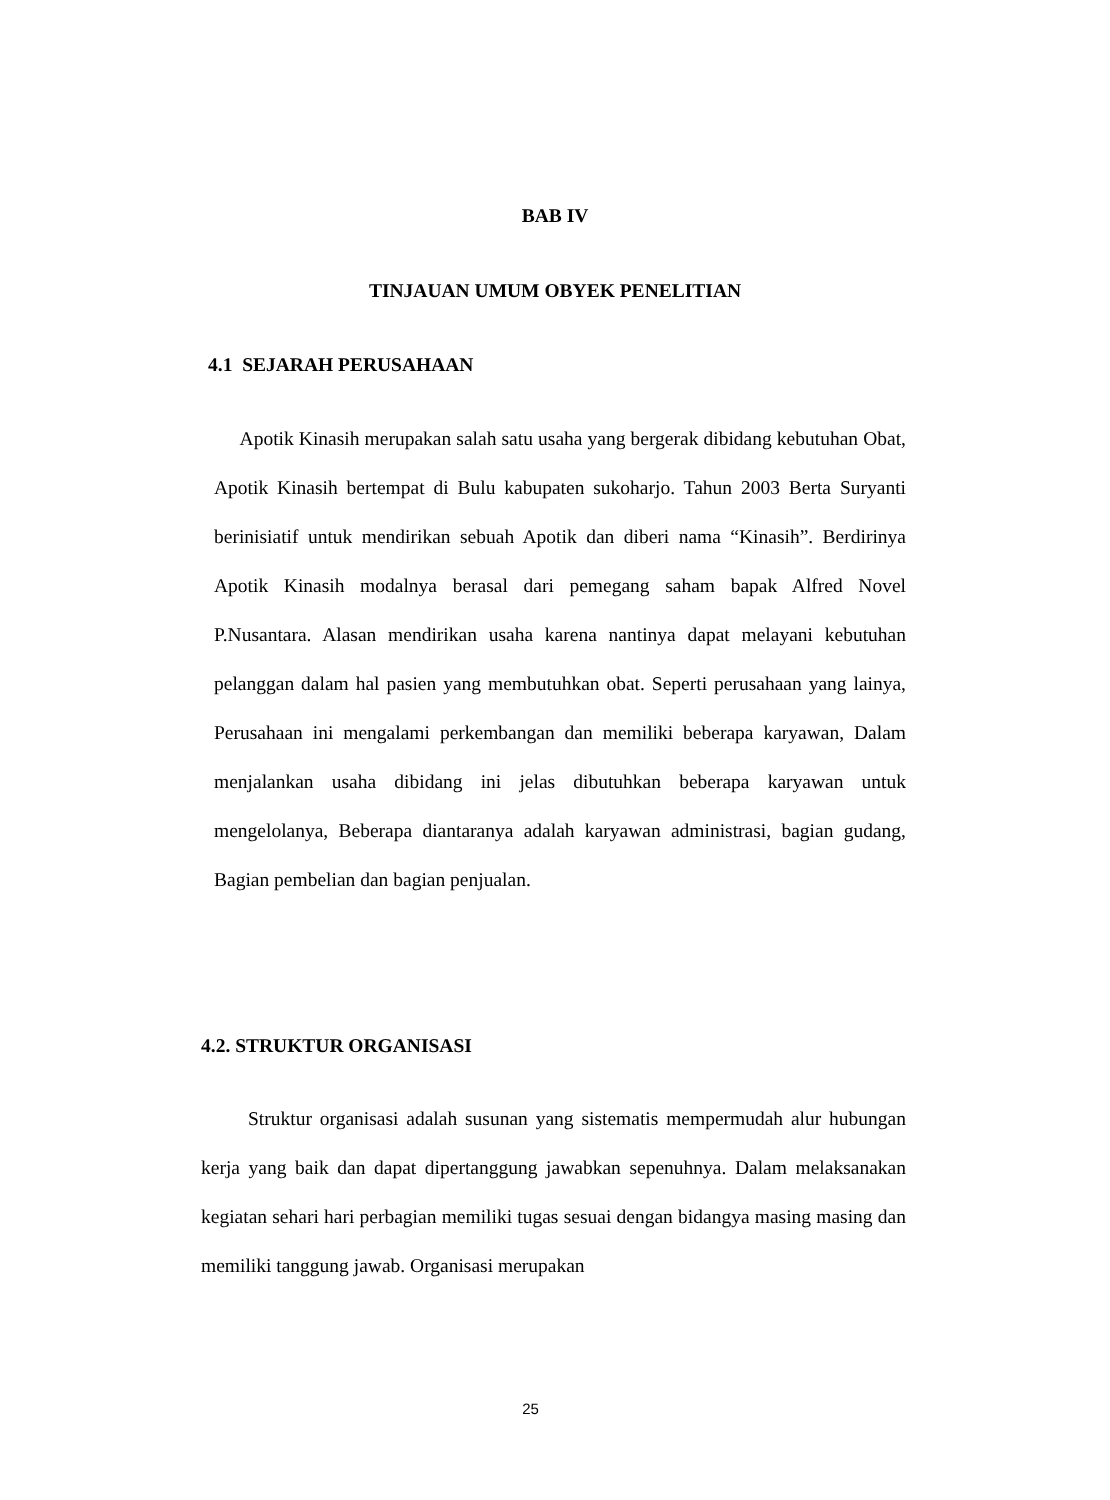BAB IV
TINJAUAN UMUM OBYEK PENELITIAN
4.1 SEJARAH PERUSAHAAN
Apotik Kinasih merupakan salah satu usaha yang bergerak dibidang kebutuhan Obat, Apotik Kinasih bertempat di Bulu kabupaten sukoharjo. Tahun 2003 Berta Suryanti berinisiatif untuk mendirikan sebuah Apotik dan diberi nama “Kinasih”. Berdirinya Apotik Kinasih modalnya berasal dari pemegang saham bapak Alfred Novel P.Nusantara. Alasan mendirikan usaha karena nantinya dapat melayani kebutuhan pelanggan dalam hal pasien yang membutuhkan obat. Seperti perusahaan yang lainya, Perusahaan ini mengalami perkembangan dan memiliki beberapa karyawan, Dalam menjalankan usaha dibidang ini jelas dibutuhkan beberapa karyawan untuk mengelolanya, Beberapa diantaranya adalah karyawan administrasi, bagian gudang, Bagian pembelian dan bagian penjualan.
4.2. STRUKTUR ORGANISASI
Struktur organisasi adalah susunan yang sistematis mempermudah alur hubungan kerja yang baik dan dapat dipertanggung jawabkan sepenuhnya. Dalam melaksanakan kegiatan sehari hari perbagian memiliki tugas sesuai dengan bidangya masing masing dan memiliki tanggung jawab. Organisasi merupakan
25